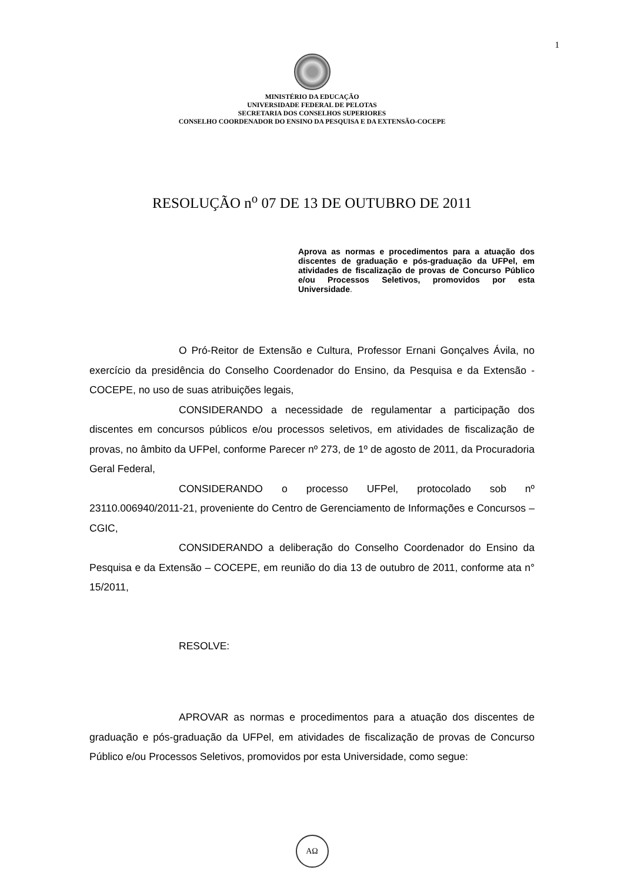1
MINISTÉRIO DA EDUCAÇÃO
UNIVERSIDADE FEDERAL DE PELOTAS
SECRETARIA DOS CONSELHOS SUPERIORES
CONSELHO COORDENADOR DO ENSINO DA PESQUISA E DA EXTENSÃO-COCEPE
RESOLUÇÃO n<sup>o</sup> 07 DE 13 DE OUTUBRO DE 2011
Aprova as normas e procedimentos para a atuação dos discentes de graduação e pós-graduação da UFPel, em atividades de fiscalização de provas de Concurso Público e/ou Processos Seletivos, promovidos por esta Universidade.
O Pró-Reitor de Extensão e Cultura, Professor Ernani Gonçalves Ávila, no exercício da presidência do Conselho Coordenador do Ensino, da Pesquisa e da Extensão - COCEPE, no uso de suas atribuições legais,
CONSIDERANDO a necessidade de regulamentar a participação dos discentes em concursos públicos e/ou processos seletivos, em atividades de fiscalização de provas, no âmbito da UFPel, conforme Parecer nº 273, de 1º de agosto de 2011, da Procuradoria Geral Federal,
CONSIDERANDO o processo UFPel, protocolado sob nº 23110.006940/2011-21, proveniente do Centro de Gerenciamento de Informações e Concursos – CGIC,
CONSIDERANDO a deliberação do Conselho Coordenador do Ensino da Pesquisa e da Extensão – COCEPE, em reunião do dia 13 de outubro de 2011, conforme ata n° 15/2011,
RESOLVE:
APROVAR as normas e procedimentos para a atuação dos discentes de graduação e pós-graduação da UFPel, em atividades de fiscalização de provas de Concurso Público e/ou Processos Seletivos, promovidos por esta Universidade, como segue:
ΑΩ